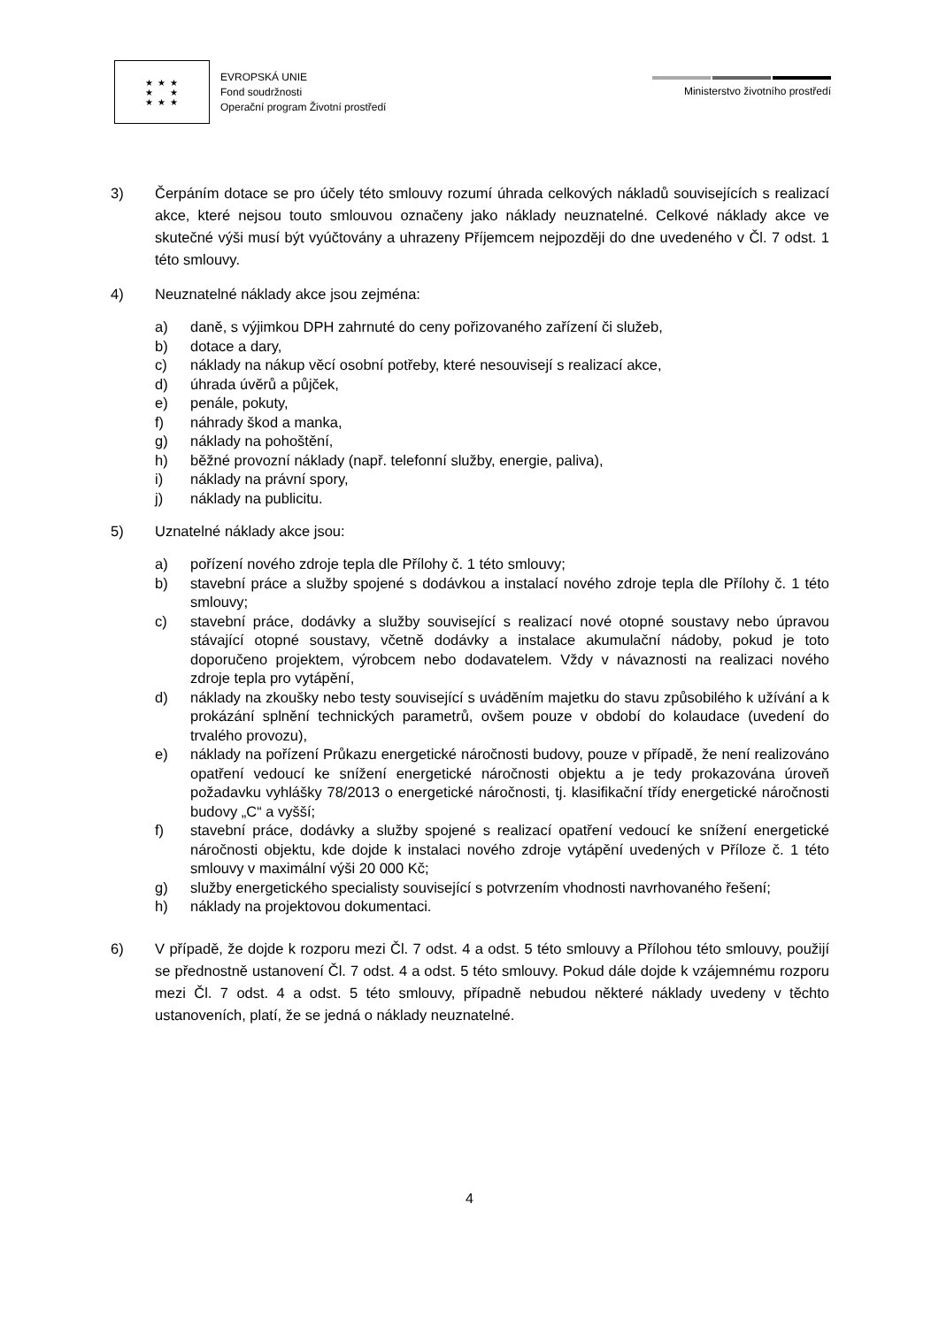★ ★ ★
★ ★
★ ★ ★
EVROPSKÁ UNIE
Fond soudržnosti
Operační program Životní prostředí
Ministerstvo životního prostředí
3) Čerpáním dotace se pro účely této smlouvy rozumí úhrada celkových nákladů souvisejících s realizací akce, které nejsou touto smlouvou označeny jako náklady neuznatelné. Celkové náklady akce ve skutečné výši musí být vyúčtovány a uhrazeny Příjemcem nejpozději do dne uvedeného v Čl. 7 odst. 1 této smlouvy.
4) Neuznatelné náklady akce jsou zejména:
a) daně, s výjimkou DPH zahrnuté do ceny pořizovaného zařízení či služeb,
b) dotace a dary,
c) náklady na nákup věcí osobní potřeby, které nesouvisejí s realizací akce,
d) úhrada úvěrů a půjček,
e) penále, pokuty,
f) náhrady škod a manka,
g) náklady na pohoštění,
h) běžné provozní náklady (např. telefonní služby, energie, paliva),
i) náklady na právní spory,
j) náklady na publicitu.
5) Uznatelné náklady akce jsou:
a) pořízení nového zdroje tepla dle Přílohy č. 1 této smlouvy;
b) stavební práce a služby spojené s dodávkou a instalací nového zdroje tepla dle Přílohy č. 1 této smlouvy;
c) stavební práce, dodávky a služby související s realizací nové otopné soustavy nebo úpravou stávající otopné soustavy, včetně dodávky a instalace akumulační nádoby, pokud je toto doporučeno projektem, výrobcem nebo dodavatelem. Vždy v návaznosti na realizaci nového zdroje tepla pro vytápění,
d) náklady na zkoušky nebo testy související s uváděním majetku do stavu způsobilého k užívání a k prokázání splnění technických parametrů, ovšem pouze v období do kolaudace (uvedení do trvalého provozu),
e) náklady na pořízení Průkazu energetické náročnosti budovy, pouze v případě, že není realizováno opatření vedoucí ke snížení energetické náročnosti objektu a je tedy prokazována úroveň požadavku vyhlášky 78/2013 o energetické náročnosti, tj. klasifikační třídy energetické náročnosti budovy „C“ a vyšší;
f) stavební práce, dodávky a služby spojené s realizací opatření vedoucí ke snížení energetické náročnosti objektu, kde dojde k instalaci nového zdroje vytápění uvedených v Příloze č. 1 této smlouvy v maximální výši 20 000 Kč;
g) služby energetického specialisty související s potvrzením vhodnosti navrhovaného řešení;
h) náklady na projektovou dokumentaci.
6) V případě, že dojde k rozporu mezi Čl. 7 odst. 4 a odst. 5 této smlouvy a Přílohou této smlouvy, použijí se přednostně ustanovení Čl. 7 odst. 4 a odst. 5 této smlouvy. Pokud dále dojde k vzájemnému rozporu mezi Čl. 7 odst. 4 a odst. 5 této smlouvy, případně nebudou některé náklady uvedeny v těchto ustanoveních, platí, že se jedná o náklady neuznatelné.
4